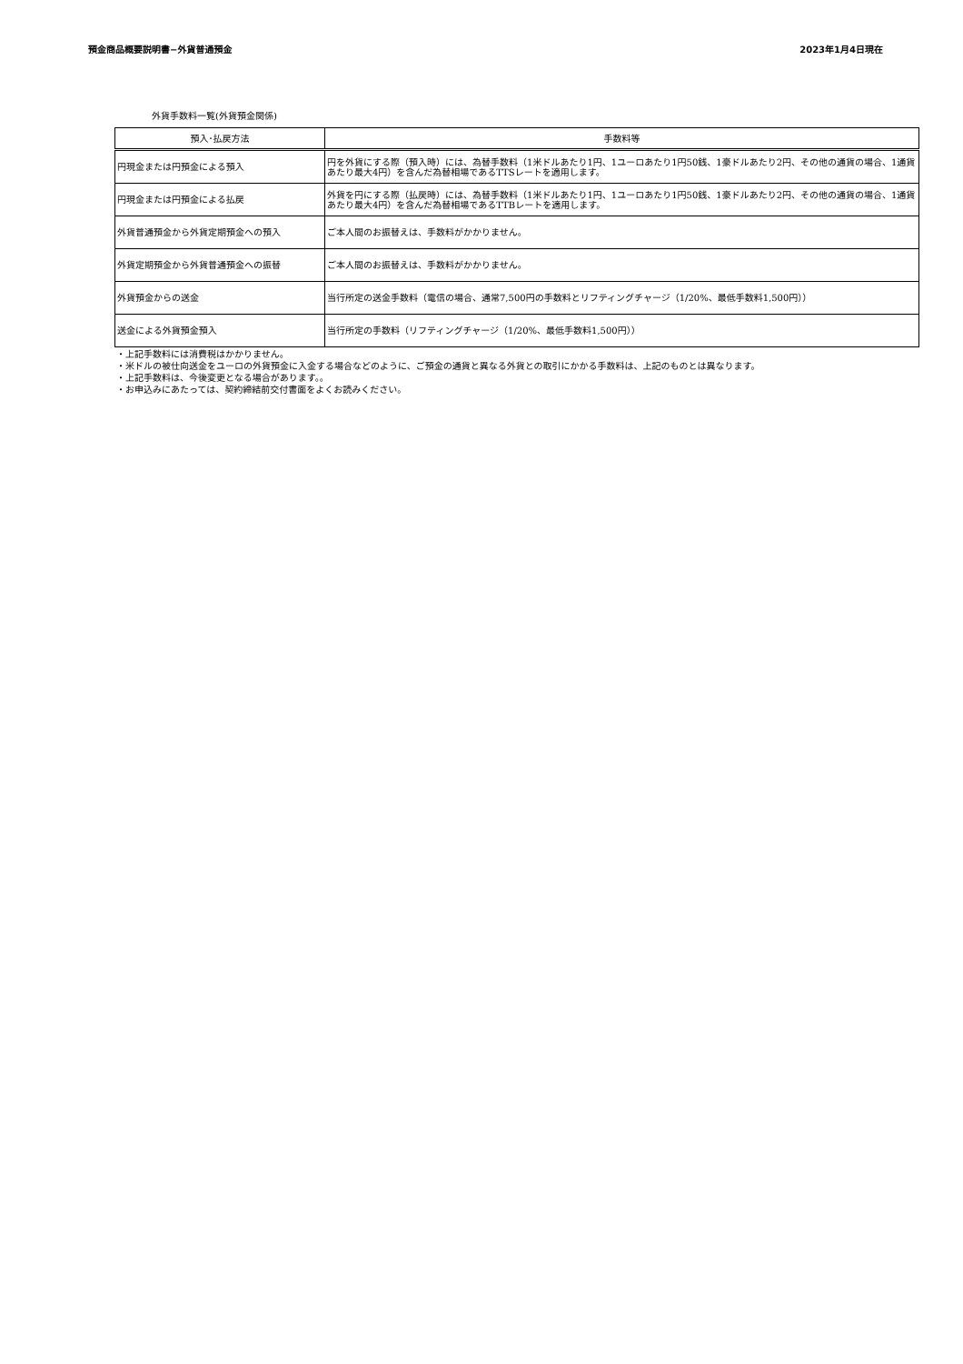預金商品概要説明書−外貨普通預金 2023年1月4日現在
外貨手数料一覧(外貨預金関係)
| 預入･払戻方法 | 手数料等 |
| --- | --- |
| 円現金または円預金による預入 | 円を外貨にする際（預入時）には、為替手数料（1米ドルあたり1円、1ユーロあたり1円50銭、1豪ドルあたり2円、その他の通貨の場合、1通貨あたり最大4円）を含んだ為替相場であるTTSレートを適用します。 |
| 円現金または円預金による払戻 | 外貨を円にする際（払戻時）には、為替手数料（1米ドルあたり1円、1ユーロあたり1円50銭、1豪ドルあたり2円、その他の通貨の場合、1通貨あたり最大4円）を含んだ為替相場であるTTBレートを適用します。 |
| 外貨普通預金から外貨定期預金への預入 | ご本人間のお振替えは、手数料がかかりません。 |
| 外貨定期預金から外貨普通預金への振替 | ご本人間のお振替えは、手数料がかかりません。 |
| 外貨預金からの送金 | 当行所定の送金手数料（電信の場合、通常7,500円の手数料とリフティングチャージ（1/20%、最低手数料1,500円）） |
| 送金による外貨預金預入 | 当行所定の手数料（リフティングチャージ（1/20%、最低手数料1,500円）） |
・上記手数料には消費税はかかりません。
・米ドルの被仕向送金をユーロの外貨預金に入金する場合などのように、ご預金の通貨と異なる外貨との取引にかかる手数料は、上記のものとは異なります。
・上記手数料は、今後変更となる場合があります。。
・お申込みにあたっては、契約締結前交付書面をよくお読みください。